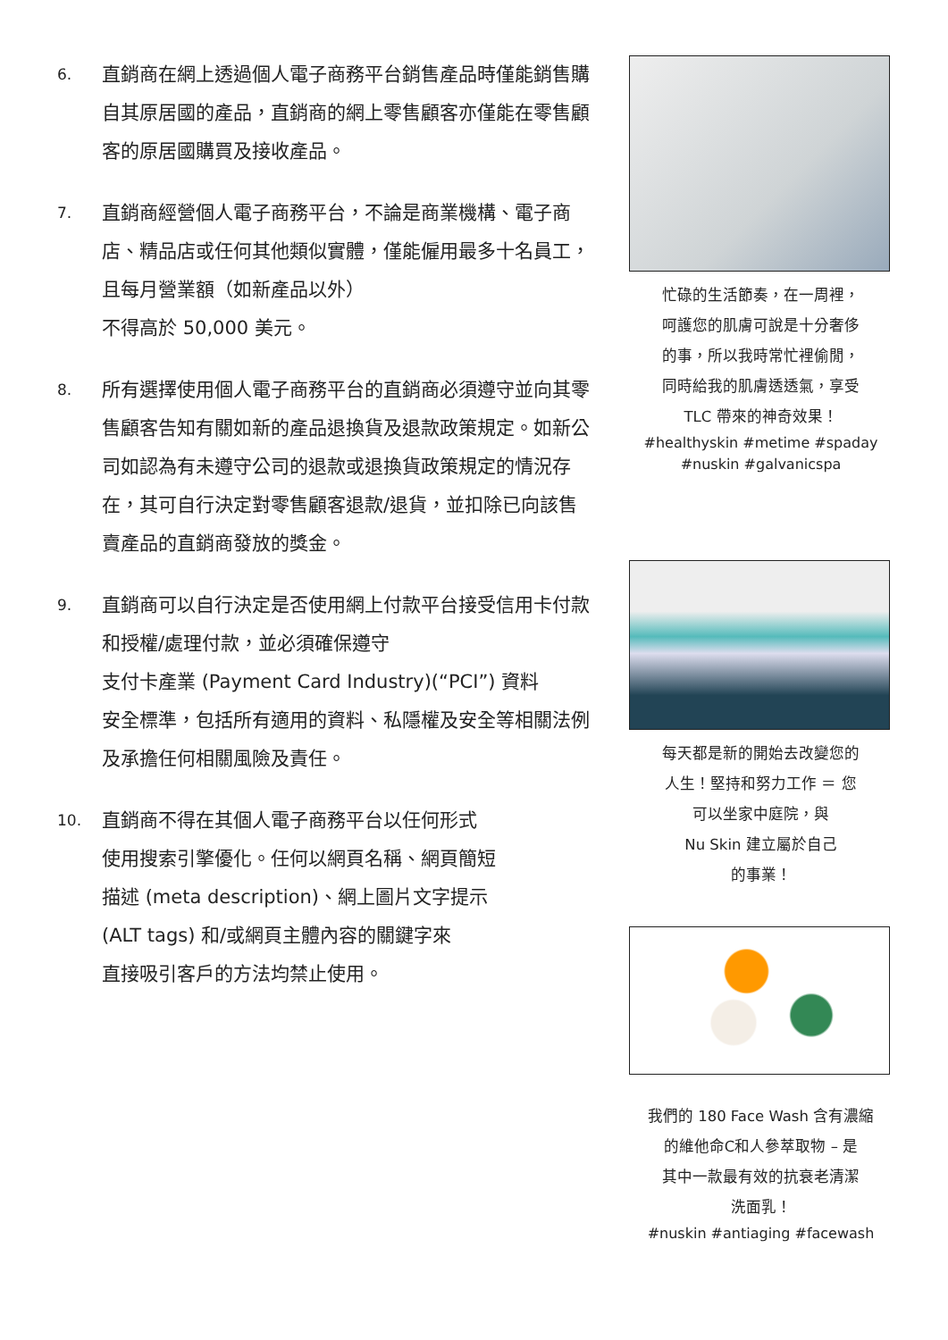6.
直銷商在網上透過個人電子商務平台銷售產品時僅能銷售購自其原居國的產品，直銷商的網上零售顧客亦僅能在零售顧客的原居國購買及接收產品。
7.
直銷商經營個人電子商務平台，不論是商業機構、電子商店、精品店或任何其他類似實體，僅能僱用最多十名員工，且每月營業額（如新產品以外）
不得高於 50,000 美元。
8.
所有選擇使用個人電子商務平台的直銷商必須遵守並向其零售顧客告知有關如新的產品退換貨及退款政策規定。如新公司如認為有未遵守公司的退款或退換貨政策規定的情況存在，其可自行決定對零售顧客退款/退貨，並扣除已向該售賣產品的直銷商發放的獎金。
9.
直銷商可以自行決定是否使用網上付款平台接受信用卡付款和授權/處理付款，並必須確保遵守
支付卡產業 (Payment Card Industry)(“PCI”) 資料
安全標準，包括所有適用的資料、私隱權及安全等相關法例及承擔任何相關風險及責任。
10.
直銷商不得在其個人電子商務平台以任何形式
使用搜索引擎優化。任何以網頁名稱、網頁簡短
描述 (meta description)、網上圖片文字提示
(ALT tags) 和/或網頁主體內容的關鍵字來
直接吸引客戶的方法均禁止使用。
忙碌的生活節奏，在一周裡，
呵護您的肌膚可說是十分奢侈
的事，所以我時常忙裡偷閒，
同時給我的肌膚透透氣，享受
TLC 帶來的神奇效果！
#healthyskin #metime #spaday
#nuskin #galvanicspa
每天都是新的開始去改變您的
人生！堅持和努力工作 ＝ 您
可以坐家中庭院，與
Nu Skin 建立屬於自己
的事業！
我們的 180 Face Wash 含有濃縮
的維他命C和人參萃取物 – 是
其中一款最有效的抗衰老清潔
洗面乳！
#nuskin #antiaging #facewash